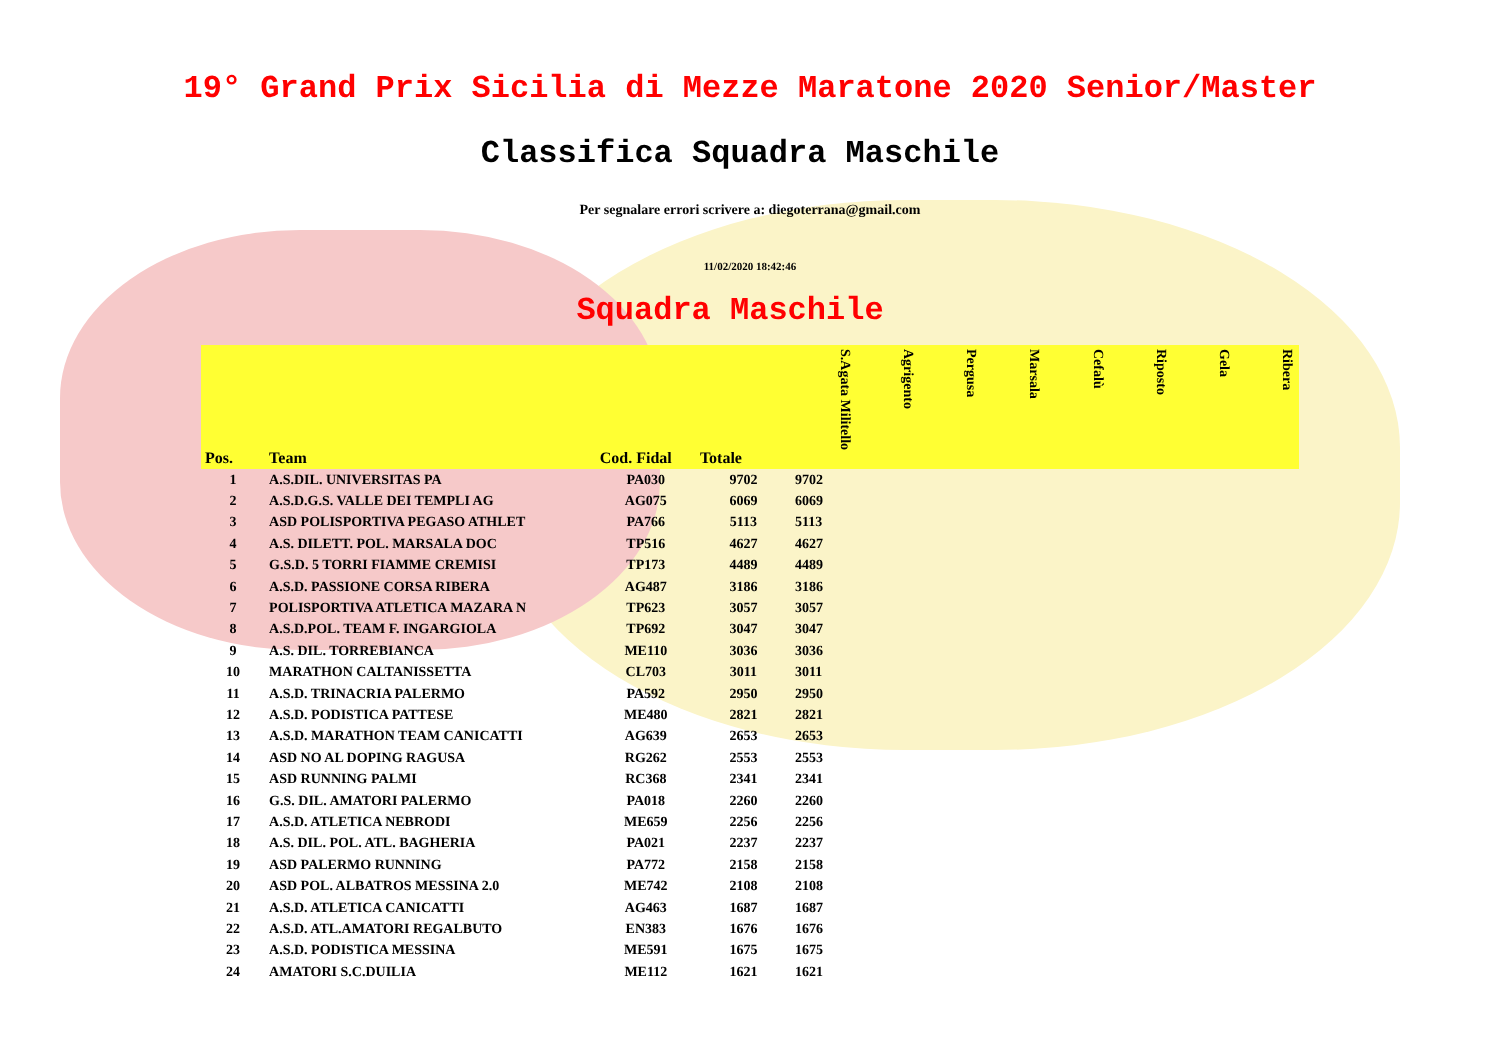19° Grand Prix Sicilia di Mezze Maratone 2020 Senior/Master
Classifica Squadra Maschile
Per segnalare errori scrivere a: diegoterrana@gmail.com
11/02/2020 18:42:46
Squadra Maschile
| Pos. | Team | Cod. Fidal | Totale | S.Agata Militello | Agrigento | Pergusa | Marsala | Cefalù | Riposto | Gela | Ribera |
| --- | --- | --- | --- | --- | --- | --- | --- | --- | --- | --- | --- |
| 1 | A.S.DIL. UNIVERSITAS PA | PA030 | 9702 | 9702 | | | | | | | |
| 2 | A.S.D.G.S. VALLE DEI TEMPLI AG | AG075 | 6069 | 6069 | | | | | | | |
| 3 | ASD POLISPORTIVA PEGASO ATHLET | PA766 | 5113 | 5113 | | | | | | | |
| 4 | A.S. DILETT. POL. MARSALA DOC | TP516 | 4627 | 4627 | | | | | | | |
| 5 | G.S.D. 5 TORRI FIAMME CREMISI | TP173 | 4489 | 4489 | | | | | | | |
| 6 | A.S.D. PASSIONE CORSA RIBERA | AG487 | 3186 | 3186 | | | | | | | |
| 7 | POLISPORTIVA ATLETICA MAZARA N | TP623 | 3057 | 3057 | | | | | | | |
| 8 | A.S.D.POL. TEAM F. INGARGIOLA | TP692 | 3047 | 3047 | | | | | | | |
| 9 | A.S. DIL. TORREBIANCA | ME110 | 3036 | 3036 | | | | | | | |
| 10 | MARATHON CALTANISSETTA | CL703 | 3011 | 3011 | | | | | | | |
| 11 | A.S.D. TRINACRIA PALERMO | PA592 | 2950 | 2950 | | | | | | | |
| 12 | A.S.D. PODISTICA PATTESE | ME480 | 2821 | 2821 | | | | | | | |
| 13 | A.S.D. MARATHON TEAM CANICATTI | AG639 | 2653 | 2653 | | | | | | | |
| 14 | ASD NO AL DOPING RAGUSA | RG262 | 2553 | 2553 | | | | | | | |
| 15 | ASD RUNNING PALMI | RC368 | 2341 | 2341 | | | | | | | |
| 16 | G.S. DIL. AMATORI PALERMO | PA018 | 2260 | 2260 | | | | | | | |
| 17 | A.S.D. ATLETICA NEBRODI | ME659 | 2256 | 2256 | | | | | | | |
| 18 | A.S. DIL. POL. ATL. BAGHERIA | PA021 | 2237 | 2237 | | | | | | | |
| 19 | ASD PALERMO RUNNING | PA772 | 2158 | 2158 | | | | | | | |
| 20 | ASD POL. ALBATROS MESSINA 2.0 | ME742 | 2108 | 2108 | | | | | | | |
| 21 | A.S.D. ATLETICA CANICATTI | AG463 | 1687 | 1687 | | | | | | | |
| 22 | A.S.D. ATL.AMATORI REGALBUTO | EN383 | 1676 | 1676 | | | | | | | |
| 23 | A.S.D. PODISTICA MESSINA | ME591 | 1675 | 1675 | | | | | | | |
| 24 | AMATORI S.C.DUILIA | ME112 | 1621 | 1621 | | | | | | | |